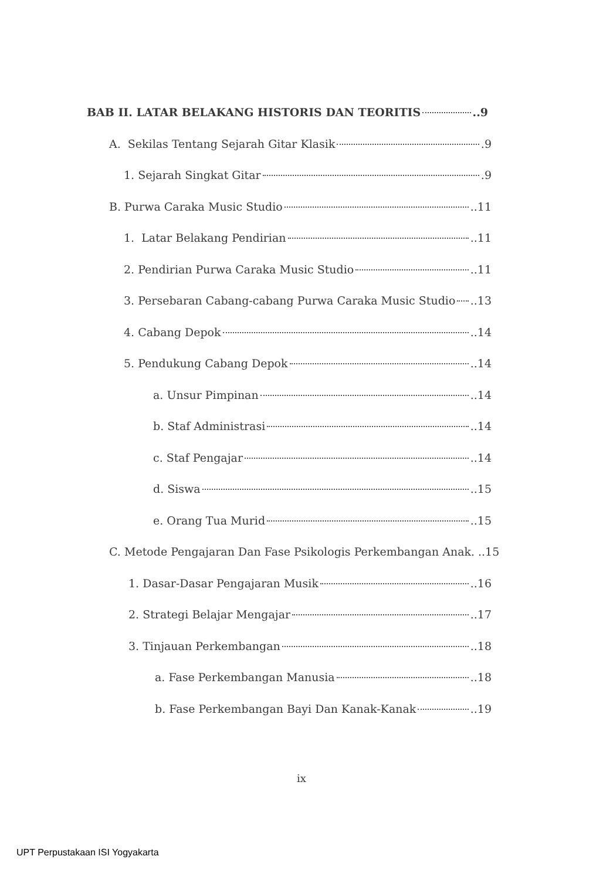BAB II. LATAR BELAKANG HISTORIS DAN TEORITIS ..9
A. Sekilas Tentang Sejarah Gitar Klasik .9
1. Sejarah Singkat Gitar .9
B. Purwa Caraka Music Studio ..11
1. Latar Belakang Pendirian ..11
2. Pendirian Purwa Caraka Music Studio ..11
3. Persebaran Cabang-cabang Purwa Caraka Music Studio ..13
4. Cabang Depok ..14
5. Pendukung Cabang Depok ..14
a. Unsur Pimpinan ..14
b. Staf Administrasi ..14
c. Staf Pengajar ..14
d. Siswa ..15
e. Orang Tua Murid ..15
C. Metode Pengajaran Dan Fase Psikologis Perkembangan Anak. ..15
1. Dasar-Dasar Pengajaran Musik ..16
2. Strategi Belajar Mengajar ..17
3. Tinjauan Perkembangan ..18
a. Fase Perkembangan Manusia ..18
b. Fase Perkembangan Bayi Dan Kanak-Kanak ..19
ix
UPT Perpustakaan ISI Yogyakarta